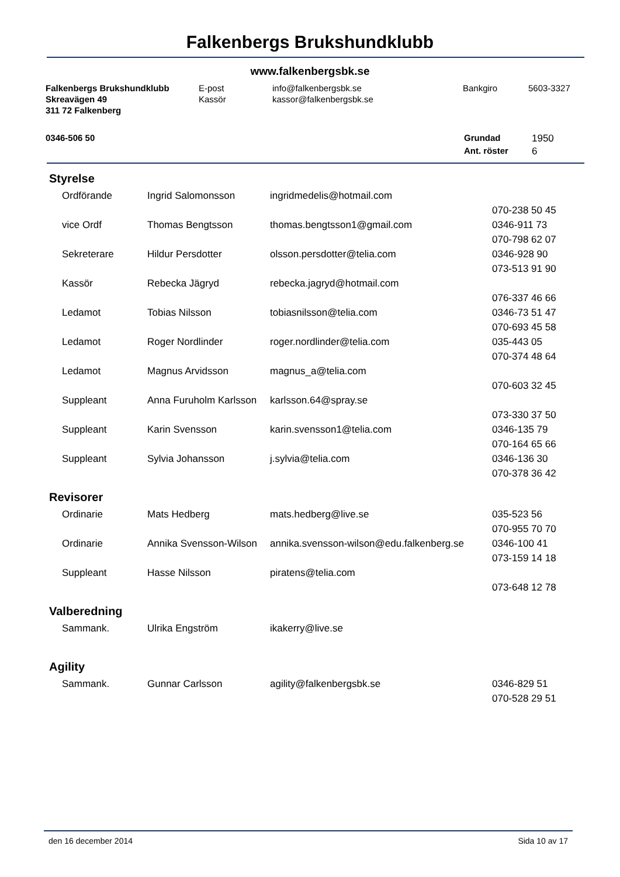Falkenbergs Brukshundklubb
www.falkenbergsbk.se
| Falkenbergs Brukshundklubb | E-post | info@falkenbergsbk.se | Bankgiro | 5603-3327 |
| Skreavägen 49 | Kassör | kassor@falkenbergsbk.se | | |
| 311 72 Falkenberg | | | | |
| 0346-506 50 | Grundad | 1950 |
| | Ant. röster | 6 |
Styrelse
| Ordförande | Ingrid Salomonsson | ingridmedelis@hotmail.com | |
| | | | 070-238 50 45 |
| vice Ordf | Thomas Bengtsson | thomas.bengtsson1@gmail.com | 0346-911 73 |
| | | | 070-798 62 07 |
| Sekreterare | Hildur Persdotter | olsson.persdotter@telia.com | 0346-928 90 |
| | | | 073-513 91 90 |
| Kassör | Rebecka Jägryd | rebecka.jagryd@hotmail.com | |
| | | | 076-337 46 66 |
| Ledamot | Tobias Nilsson | tobiasnilsson@telia.com | 0346-73 51 47 |
| | | | 070-693 45 58 |
| Ledamot | Roger Nordlinder | roger.nordlinder@telia.com | 035-443 05 |
| | | | 070-374 48 64 |
| Ledamot | Magnus Arvidsson | magnus_a@telia.com | |
| | | | 070-603 32 45 |
| Suppleant | Anna Furuholm Karlsson | karlsson.64@spray.se | |
| | | | 073-330 37 50 |
| Suppleant | Karin Svensson | karin.svensson1@telia.com | 0346-135 79 |
| | | | 070-164 65 66 |
| Suppleant | Sylvia Johansson | j.sylvia@telia.com | 0346-136 30 |
| | | | 070-378 36 42 |
Revisorer
| Ordinarie | Mats Hedberg | mats.hedberg@live.se | 035-523 56 |
| | | | 070-955 70 70 |
| Ordinarie | Annika Svensson-Wilson | annika.svensson-wilson@edu.falkenberg.se | 0346-100 41 |
| | | | 073-159 14 18 |
| Suppleant | Hasse Nilsson | piratens@telia.com | |
| | | | 073-648 12 78 |
Valberedning
| Sammank. | Ulrika Engström | ikakerry@live.se | |
Agility
| Sammank. | Gunnar Carlsson | agility@falkenbergsbk.se | 0346-829 51 |
| | | | 070-528 29 51 |
den 16 december 2014 Sida 10 av 17